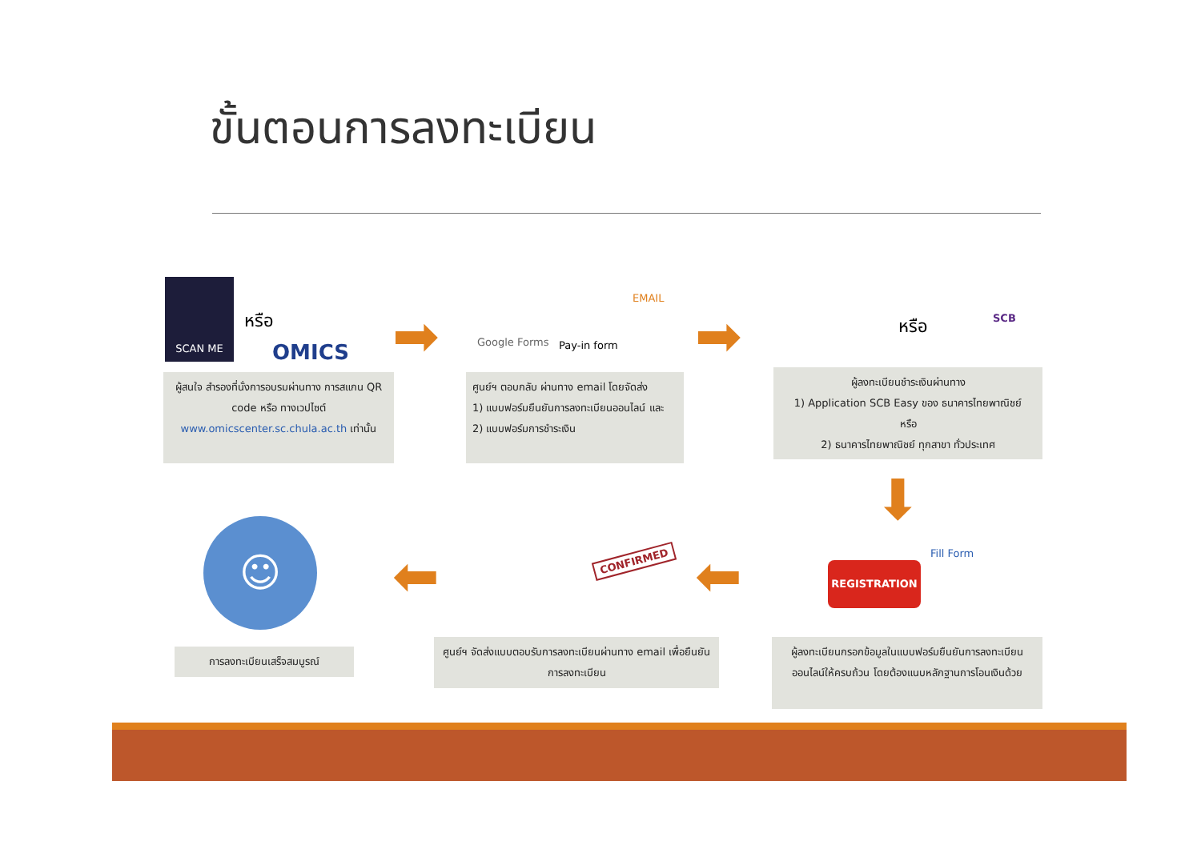ขั้นตอนการลงทะเบียน
SCAN ME
หรือ
OMICS ➡ Google Forms Pay-in form
EMAIL
➡ หรือ SCB
ผู้สนใจ สำรองที่นั่งการอบรมผ่านทาง การสแกน QR code หรือ ทางเวปไซต์ www.omicscenter.sc.chula.ac.th เท่านั้น
ศูนย์ฯ ตอบกลับ ผ่านทาง email โดยจัดส่ง
1) แบบฟอร์มยืนยันการลงทะเบียนออนไลน์ และ
2) แบบฟอร์มการชำระเงิน
ผู้ลงทะเบียนชำระเงินผ่านทาง
1) Application SCB Easy ของ ธนาคารไทยพาณิชย์
หรือ
2) ธนาคารไทยพาณิชย์ ทุกสาขา ทั่วประเทศ
⬇
☺
⬅ CONFIRMED ⬅ REGISTRATION
Fill Form
การลงทะเบียนเสร็จสมบูรณ์
ศูนย์ฯ จัดส่งแบบตอบรับการลงทะเบียนผ่านทาง email เพื่อยืนยันการลงทะเบียน
ผู้ลงทะเบียนกรอกข้อมูลในแบบฟอร์มยืนยันการลงทะเบียนออนไลน์ให้ครบถ้วน โดยต้องแนบหลักฐานการโอนเงินด้วย